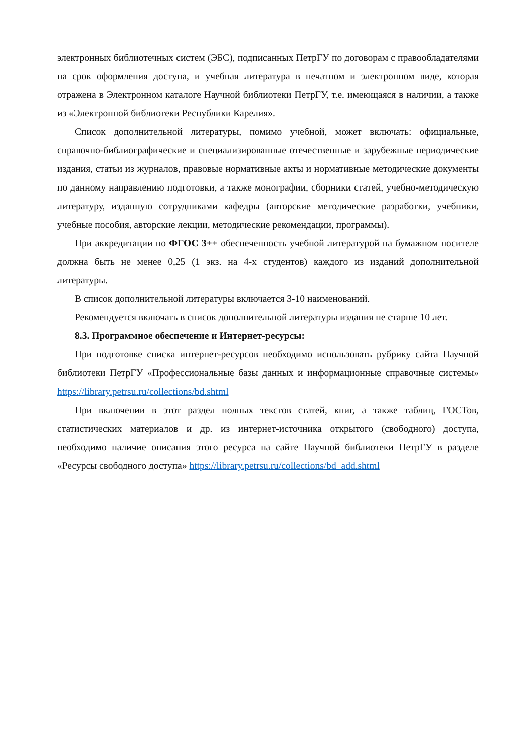электронных библиотечных систем (ЭБС), подписанных ПетрГУ по договорам с правообладателями на срок оформления доступа, и учебная литература в печатном и электронном виде, которая отражена в Электронном каталоге Научной библиотеки ПетрГУ, т.е. имеющаяся в наличии, а также из «Электронной библиотеки Республики Карелия».
Список дополнительной литературы, помимо учебной, может включать: официальные, справочно-библиографические и специализированные отечественные и зарубежные периодические издания, статьи из журналов, правовые нормативные акты и нормативные методические документы по данному направлению подготовки, а также монографии, сборники статей, учебно-методическую литературу, изданную сотрудниками кафедры (авторские методические разработки, учебники, учебные пособия, авторские лекции, методические рекомендации, программы).
При аккредитации по ФГОС 3++ обеспеченность учебной литературой на бумажном носителе должна быть не менее 0,25 (1 экз. на 4-х студентов) каждого из изданий дополнительной литературы.
В список дополнительной литературы включается 3-10 наименований.
Рекомендуется включать в список дополнительной литературы издания не старше 10 лет.
8.3. Программное обеспечение и Интернет-ресурсы:
При подготовке списка интернет-ресурсов необходимо использовать рубрику сайта Научной библиотеки ПетрГУ «Профессиональные базы данных и информационные справочные системы» https://library.petrsu.ru/collections/bd.shtml
При включении в этот раздел полных текстов статей, книг, а также таблиц, ГОСТов, статистических материалов и др. из интернет-источника открытого (свободного) доступа, необходимо наличие описания этого ресурса на сайте Научной библиотеки ПетрГУ в разделе «Ресурсы свободного доступа» https://library.petrsu.ru/collections/bd_add.shtml